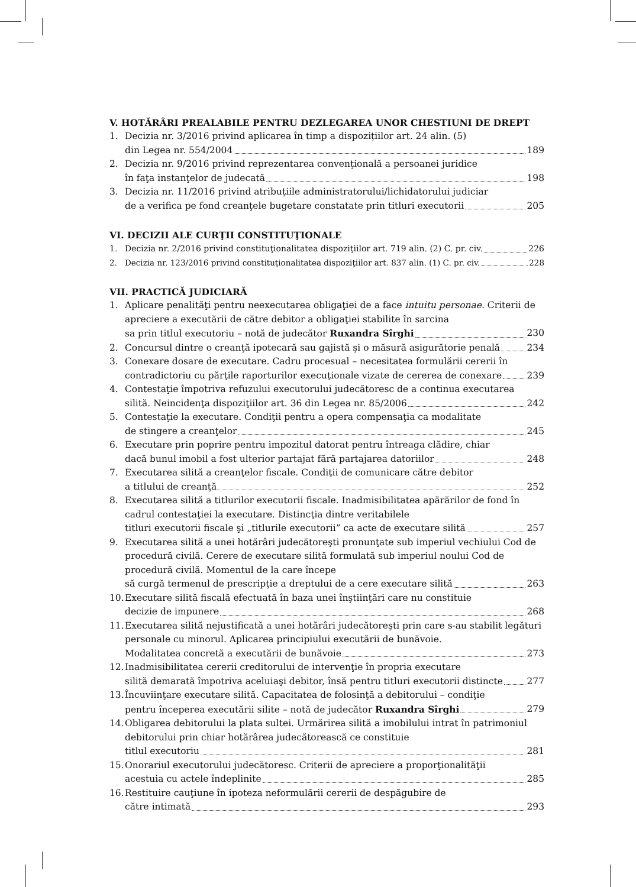V. HOTĂRÂRI PREALABILE PENTRU DEZLEGAREA UNOR CHESTIUNI DE DREPT
1. Decizia nr. 3/2016 privind aplicarea în timp a dispozițiilor art. 24 alin. (5)
din Legea nr. 554/2004 189
2. Decizia nr. 9/2016 privind reprezentarea convenţională a persoanei juridice
în faţa instanţelor de judecată 198
3. Decizia nr. 11/2016 privind atribuţiile administratorului/lichidatorului judiciar
de a verifica pe fond creanţele bugetare constatate prin titluri executorii 205
VI. DECIZII ALE CURŢII CONSTITUŢIONALE
1. Decizia nr. 2/2016 privind constituţionalitatea dispoziţiilor art. 719 alin. (2) C. pr. civ. 226
2. Decizia nr. 123/2016 privind constituţionalitatea dispoziţiilor art. 837 alin. (1) C. pr. civ. 228
VII. PRACTICĂ JUDICIARĂ
1. Aplicare penalităţi pentru neexecutarea obligaţiei de a face intuitu personae. Criterii de apreciere a executării de către debitor a obligaţiei stabilite în sarcina
sa prin titlul executoriu – notă de judecător Ruxandra Sîrghi 230
2. Concursul dintre o creanţă ipotecară sau gajistă şi o măsură asigurătorie penală 234
3. Conexare dosare de executare. Cadru procesual – necesitatea formulării cererii în
contradictoriu cu părţile raporturilor execuţionale vizate de cererea de conexare 239
4. Contestaţie împotriva refuzului executorului judecătoresc de a continua executarea
silită. Neincidenţa dispoziţiilor art. 36 din Legea nr. 85/2006 242
5. Contestaţie la executare. Condiţii pentru a opera compensaţia ca modalitate
de stingere a creanţelor 245
6. Executare prin poprire pentru impozitul datorat pentru întreaga clădire, chiar
dacă bunul imobil a fost ulterior partajat fără partajarea datoriilor 248
7. Executarea silită a creanţelor fiscale. Condiţii de comunicare către debitor
a titlului de creanţă 252
8. Executarea silită a titlurilor executorii fiscale. Inadmisibilitatea apărărilor de fond în cadrul contestaţiei la executare. Distincţia dintre veritabilele
titluri executorii fiscale şi „titlurile executorii” ca acte de executare silită 257
9. Executarea silită a unei hotărâri judecătoreşti pronunţate sub imperiul vechiului Cod de procedură civilă. Cerere de executare silită formulată sub imperiul noului Cod de procedură civilă. Momentul de la care începe
să curgă termenul de prescripţie a dreptului de a cere executare silită 263
10.
Executare silită fiscală efectuată în baza unei înştiinţări care nu constituie
decizie de impunere 268
11.
Executarea silită nejustificată a unei hotărâri judecătoreşti prin care s-au stabilit legături personale cu minorul. Aplicarea principiului executării de bunăvoie.
Modalitatea concretă a executării de bunăvoie 273
12.
Inadmisibilitatea cererii creditorului de intervenţie în propria executare
silită demarată împotriva aceluiaşi debitor, însă pentru titluri executorii distincte 277
13.
Încuviinţare executare silită. Capacitatea de folosinţă a debitorului – condiţie
pentru începerea executării silite – notă de judecător Ruxandra Sîrghi 279
14.
Obligarea debitorului la plata sultei. Urmărirea silită a imobilului intrat în patrimoniul debitorului prin chiar hotărârea judecătorească ce constituie
titlul executoriu 281
15.
Onorariul executorului judecătoresc. Criterii de apreciere a proporţionalităţii
acestuia cu actele îndeplinite 285
16.
Restituire cauţiune în ipoteza neformulării cererii de despăgubire de
către intimată 293